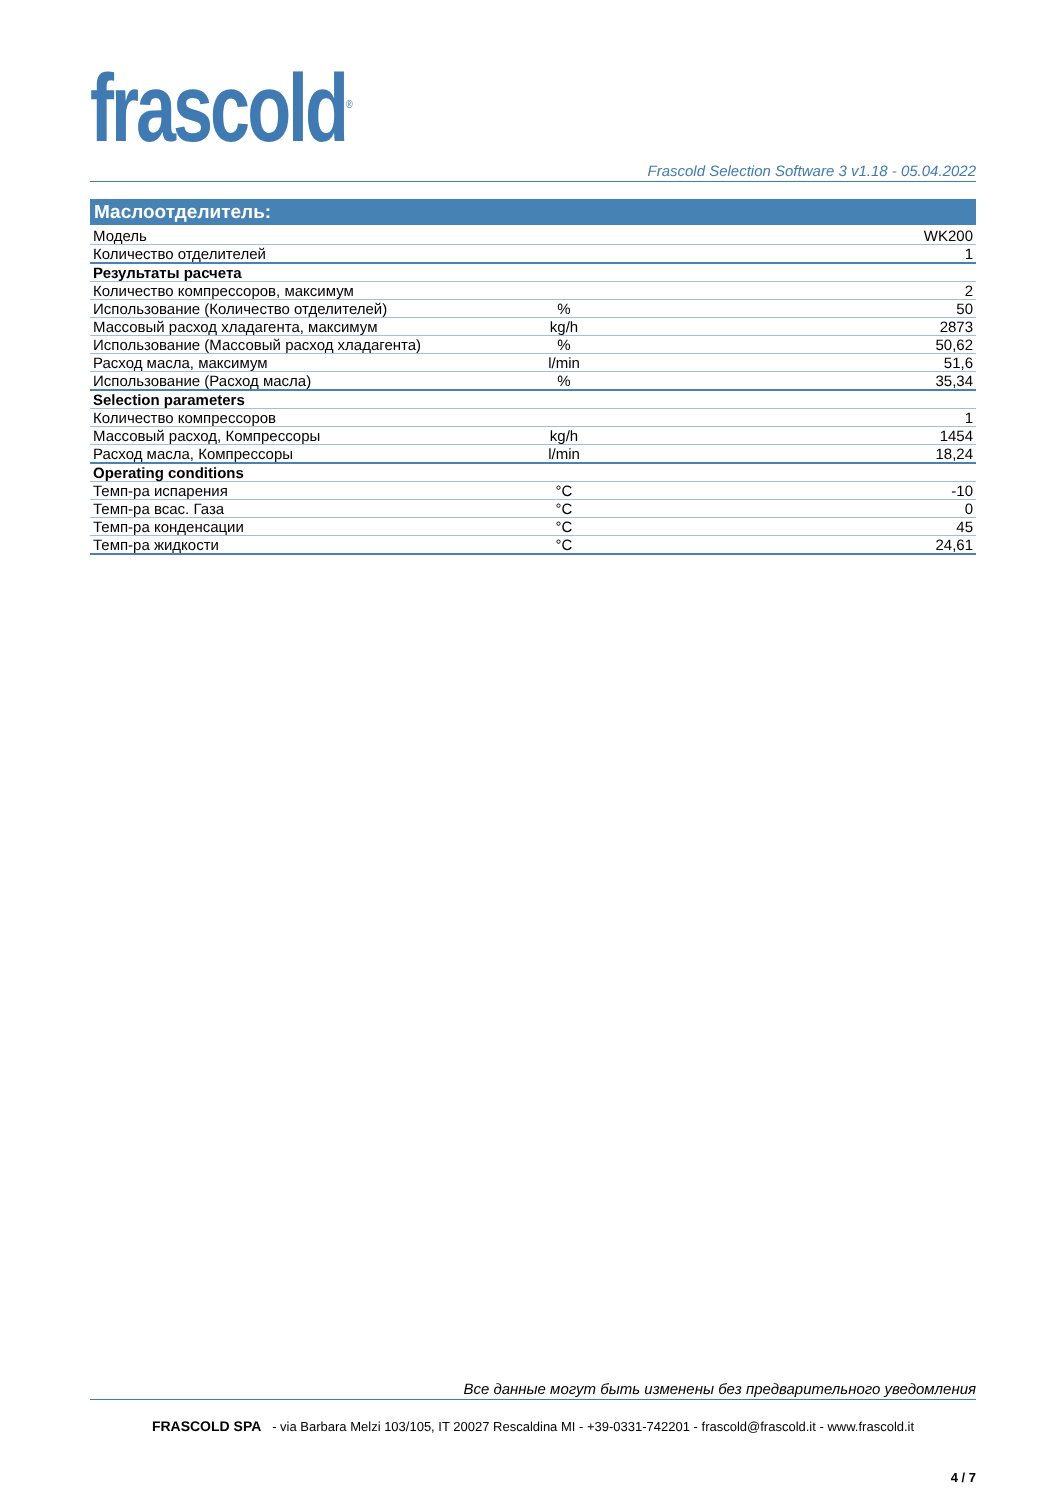frascold<sup>®</sup>
Frascold Selection Software 3 v1.18 - 05.04.2022
| Маслоотделитель: | | |
| --- | --- | --- |
| Модель | | WK200 |
| Количество отделителей | | 1 |
| Результаты расчета | | |
| Количество компрессоров, максимум | | 2 |
| Использование (Количество отделителей) | % | 50 |
| Массовый расход хладагента, максимум | kg/h | 2873 |
| Использование (Массовый расход хладагента) | % | 50,62 |
| Расход масла, максимум | l/min | 51,6 |
| Использование (Расход масла) | % | 35,34 |
| Selection parameters | | |
| Количество компрессоров | | 1 |
| Массовый расход, Компрессоры | kg/h | 1454 |
| Расход масла, Компрессоры | l/min | 18,24 |
| Operating conditions | | |
| Темп-ра испарения | °C | -10 |
| Темп-ра всас. Газа | °C | 0 |
| Темп-ра конденсации | °C | 45 |
| Темп-ра жидкости | °C | 24,61 |
Все данные могут быть изменены без предварительного уведомления
FRASCOLD SPA - via Barbara Melzi 103/105, IT 20027 Rescaldina MI - +39-0331-742201 - frascold@frascold.it - www.frascold.it
4 / 7